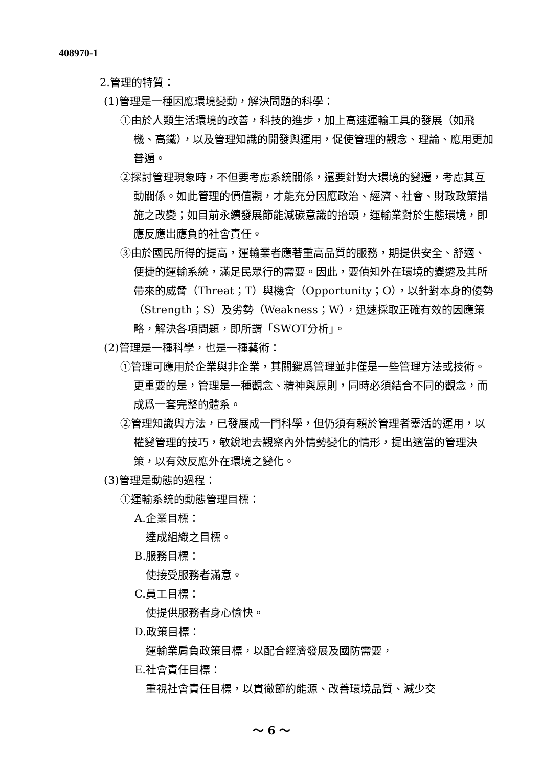408970-1
2.管理的特質：
(1)管理是一種因應環境變動，解決問題的科學：
①由於人類生活環境的改善，科技的進步，加上高速運輸工具的發展（如飛機、高鐵），以及管理知識的開發與運用，促使管理的觀念、理論、應用更加普遍。
②探討管理現象時，不但要考慮系統關係，還要針對大環境的變遷，考慮其互動關係。如此管理的價值觀，才能充分因應政治、經濟、社會、財政政策措施之改變；如目前永續發展節能減碳意識的抬頭，運輸業對於生態環境，即應反應出應負的社會責任。
③由於國民所得的提高，運輸業者應著重高品質的服務，期提供安全、舒適、便捷的運輸系統，滿足民眾行的需要。因此，要偵知外在環境的變遷及其所帶來的威脅（Threat；T）與機會（Opportunity；O），以針對本身的優勢（Strength；S）及劣勢（Weakness；W），迅速採取正確有效的因應策略，解決各項問題，即所謂「SWOT分析」。
(2)管理是一種科學，也是一種藝術：
①管理可應用於企業與非企業，其關鍵爲管理並非僅是一些管理方法或技術。更重要的是，管理是一種觀念、精神與原則，同時必須結合不同的觀念，而成爲一套完整的體系。
②管理知識與方法，已發展成一門科學，但仍須有賴於管理者靈活的運用，以權變管理的技巧，敏銳地去觀察內外情勢變化的情形，提出適當的管理決策，以有效反應外在環境之變化。
(3)管理是動態的過程：
①運輸系統的動態管理目標：
A.企業目標：
達成組織之目標。
B.服務目標：
使接受服務者滿意。
C.員工目標：
使提供服務者身心愉快。
D.政策目標：
運輸業肩負政策目標，以配合經濟發展及國防需要，
E.社會責任目標：
重視社會責任目標，以貫徹節約能源、改善環境品質、減少交
～ 6 ～